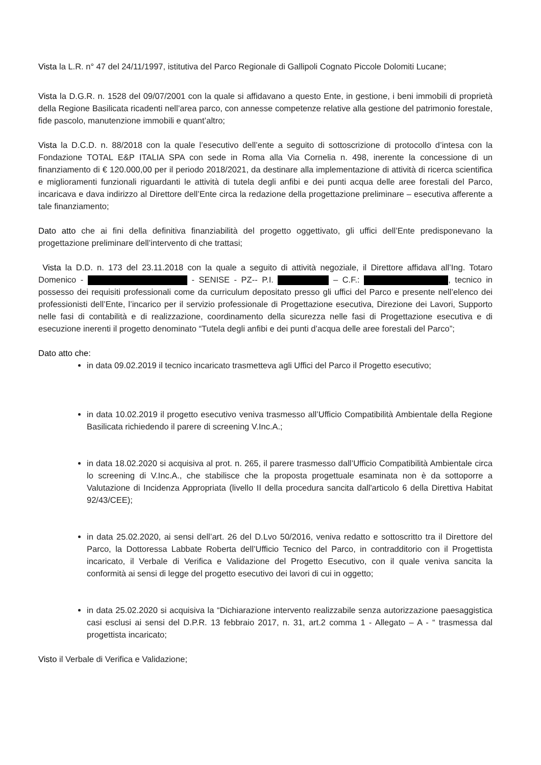Vista la L.R. n° 47 del 24/11/1997, istitutiva del Parco Regionale di Gallipoli Cognato Piccole Dolomiti Lucane;
Vista la D.G.R. n. 1528 del 09/07/2001 con la quale si affidavano a questo Ente, in gestione, i beni immobili di proprietà della Regione Basilicata ricadenti nell’area parco, con annesse competenze relative alla gestione del patrimonio forestale, fide pascolo, manutenzione immobili e quant’altro;
Vista la D.C.D. n. 88/2018 con la quale l’esecutivo dell’ente a seguito di sottoscrizione di protocollo d’intesa con la Fondazione TOTAL E&P ITALIA SPA con sede in Roma alla Via Cornelia n. 498, inerente la concessione di un finanziamento di € 120.000,00 per il periodo 2018/2021, da destinare alla implementazione di attività di ricerca scientifica e miglioramenti funzionali riguardanti le attività di tutela degli anfibi e dei punti acqua delle aree forestali del Parco, incaricava e dava indirizzo al Direttore dell’Ente circa la redazione della progettazione preliminare – esecutiva afferente a tale finanziamento;
Dato atto che ai fini della definitiva finanziabilità del progetto oggettivato, gli uffici dell’Ente predisponevano la progettazione preliminare dell’intervento di che trattasi;
Vista la D.D. n. 173 del 23.11.2018 con la quale a seguito di attività negoziale, il Direttore affidava all’Ing. Totaro Domenico - - SENISE - PZ-- P.I. – C.F.: , tecnico in possesso dei requisiti professionali come da curriculum depositato presso gli uffici del Parco e presente nell’elenco dei professionisti dell’Ente, l’incarico per il servizio professionale di Progettazione esecutiva, Direzione dei Lavori, Supporto nelle fasi di contabilità e di realizzazione, coordinamento della sicurezza nelle fasi di Progettazione esecutiva e di esecuzione inerenti il progetto denominato “Tutela degli anfibi e dei punti d’acqua delle aree forestali del Parco”;
Dato atto che:
in data 09.02.2019 il tecnico incaricato trasmetteva agli Uffici del Parco il Progetto esecutivo;
in data 10.02.2019 il progetto esecutivo veniva trasmesso all’Ufficio Compatibilità Ambientale della Regione Basilicata richiedendo il parere di screening V.Inc.A.;
in data 18.02.2020 si acquisiva al prot. n. 265, il parere trasmesso dall’Ufficio Compatibilità Ambientale circa lo screening di V.Inc.A., che stabilisce che la proposta progettuale esaminata non è da sottoporre a Valutazione di Incidenza Appropriata (livello II della procedura sancita dall'articolo 6 della Direttiva Habitat 92/43/CEE);
in data 25.02.2020, ai sensi dell’art. 26 del D.Lvo 50/2016, veniva redatto e sottoscritto tra il Direttore del Parco, la Dottoressa Labbate Roberta dell’Ufficio Tecnico del Parco, in contradditorio con il Progettista incaricato, il Verbale di Verifica e Validazione del Progetto Esecutivo, con il quale veniva sancita la conformità ai sensi di legge del progetto esecutivo dei lavori di cui in oggetto;
in data 25.02.2020 si acquisiva la “Dichiarazione intervento realizzabile senza autorizzazione paesaggistica casi esclusi ai sensi del D.P.R. 13 febbraio 2017, n. 31, art.2 comma 1 - Allegato – A - “ trasmessa dal progettista incaricato;
Visto il Verbale di Verifica e Validazione;